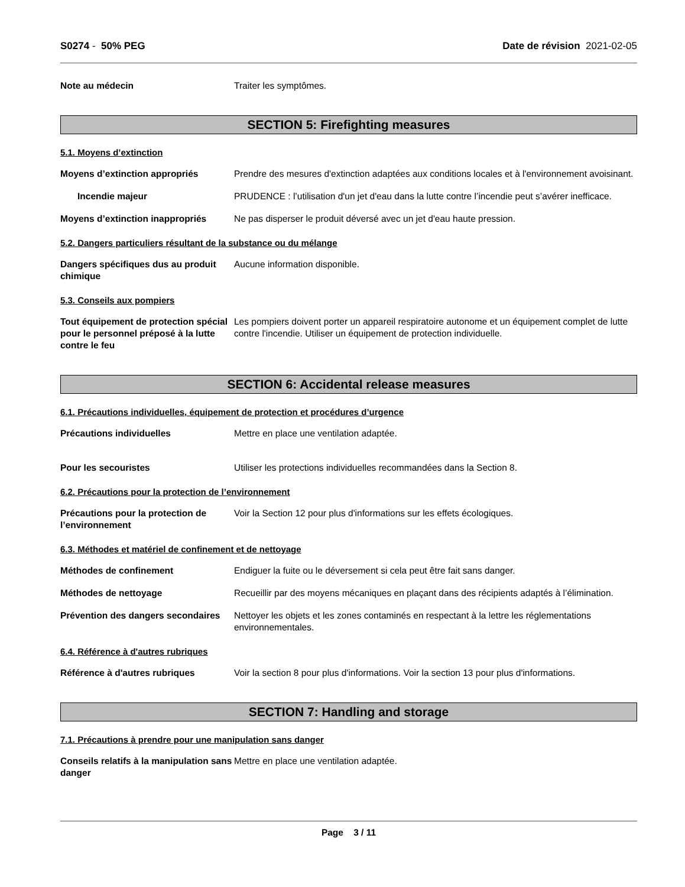S0274 - 50% PEG Date de révision 2021-02-05
Note au médecin Traiter les symptômes.
SECTION 5: Firefighting measures
5.1. Moyens d’extinction
Moyens d’extinction appropriés Prendre des mesures d'extinction adaptées aux conditions locales et à l'environnement avoisinant.
Incendie majeur PRUDENCE : l’utilisation d'un jet d'eau dans la lutte contre l’incendie peut s’avérer inefficace.
Moyens d’extinction inappropriés
Ne pas disperser le produit déversé avec un jet d'eau haute pression.
5.2. Dangers particuliers résultant de la substance ou du mélange
Dangers spécifiques dus au produit chimique
Aucune information disponible.
5.3. Conseils aux pompiers
Tout équipement de protection spécial pour le personnel préposé à la lutte contre le feu
Les pompiers doivent porter un appareil respiratoire autonome et un équipement complet de lutte contre l'incendie. Utiliser un équipement de protection individuelle.
SECTION 6: Accidental release measures
6.1. Précautions individuelles, équipement de protection et procédures d’urgence
Précautions individuelles Mettre en place une ventilation adaptée.
Pour les secouristes Utiliser les protections individuelles recommandées dans la Section 8.
6.2. Précautions pour la protection de l’environnement
Précautions pour la protection de l’environnement
Voir la Section 12 pour plus d'informations sur les effets écologiques.
6.3. Méthodes et matériel de confinement et de nettoyage
Méthodes de confinement Endiguer la fuite ou le déversement si cela peut être fait sans danger.
Méthodes de nettoyage Recueillir par des moyens mécaniques en plaçant dans des récipients adaptés à l’élimination.
Prévention des dangers secondaires
Nettoyer les objets et les zones contaminés en respectant à la lettre les réglementations environnementales.
6.4. Référence à d'autres rubriques
Référence à d'autres rubriques Voir la section 8 pour plus d'informations. Voir la section 13 pour plus d'informations.
SECTION 7: Handling and storage
7.1. Précautions à prendre pour une manipulation sans danger
Conseils relatifs à la manipulation sans danger
Mettre en place une ventilation adaptée.
Page 3 / 11